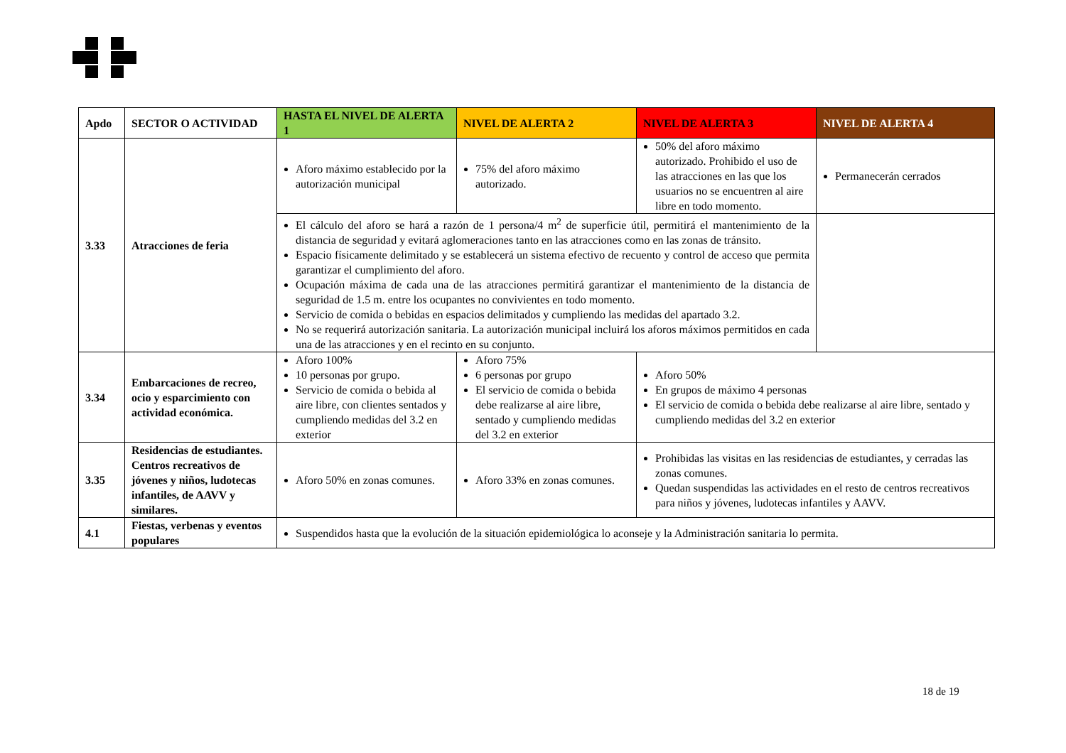| Apdo | SECTOR O ACTIVIDAD | HASTA EL NIVEL DE ALERTA 1 | NIVEL DE ALERTA 2 | NIVEL DE ALERTA 3 | NIVEL DE ALERTA 4 |
| --- | --- | --- | --- | --- | --- |
| 3.33 | Atracciones de feria | Aforo máximo establecido por la autorización municipal | 75% del aforo máximo autorizado. | 50% del aforo máximo autorizado. Prohibido el uso de las atracciones en las que los usuarios no se encuentren al aire libre en todo momento. | Permanecerán cerrados |
| | | El cálculo del aforo se hará a razón de 1 persona/4 m<sup>2</sup> de superficie útil, permitirá el mantenimiento de la distancia de seguridad y evitará aglomeraciones tanto en las atracciones como en las zonas de tránsito. Espacio físicamente delimitado y se establecerá un sistema efectivo de recuento y control de acceso que permita garantizar el cumplimiento del aforo. Ocupación máxima de cada una de las atracciones permitirá garantizar el mantenimiento de la distancia de seguridad de 1.5 m. entre los ocupantes no convivientes en todo momento. Servicio de comida o bebidas en espacios delimitados y cumpliendo las medidas del apartado 3.2. No se requerirá autorización sanitaria. La autorización municipal incluirá los aforos máximos permitidos en cada una de las atracciones y en el recinto en su conjunto. | | | |
| 3.34 | Embarcaciones de recreo, ocio y esparcimiento con actividad económica. | Aforo 100% 10 personas por grupo. Servicio de comida o bebida al aire libre, con clientes sentados y cumpliendo medidas del 3.2 en exterior | Aforo 75% 6 personas por grupo El servicio de comida o bebida debe realizarse al aire libre, sentado y cumpliendo medidas del 3.2 en exterior | Aforo 50% En grupos de máximo 4 personas El servicio de comida o bebida debe realizarse al aire libre, sentado y cumpliendo medidas del 3.2 en exterior | |
| 3.35 | Residencias de estudiantes. Centros recreativos de jóvenes y niños, ludotecas infantiles, de AAVV y similares. | Aforo 50% en zonas comunes. | Aforo 33% en zonas comunes. | Prohibidas las visitas en las residencias de estudiantes, y cerradas las zonas comunes. Quedan suspendidas las actividades en el resto de centros recreativos para niños y jóvenes, ludotecas infantiles y AAVV. | |
| 4.1 | Fiestas, verbenas y eventos populares | Suspendidos hasta que la evolución de la situación epidemiológica lo aconseje y la Administración sanitaria lo permita. | | | |
18 de 19